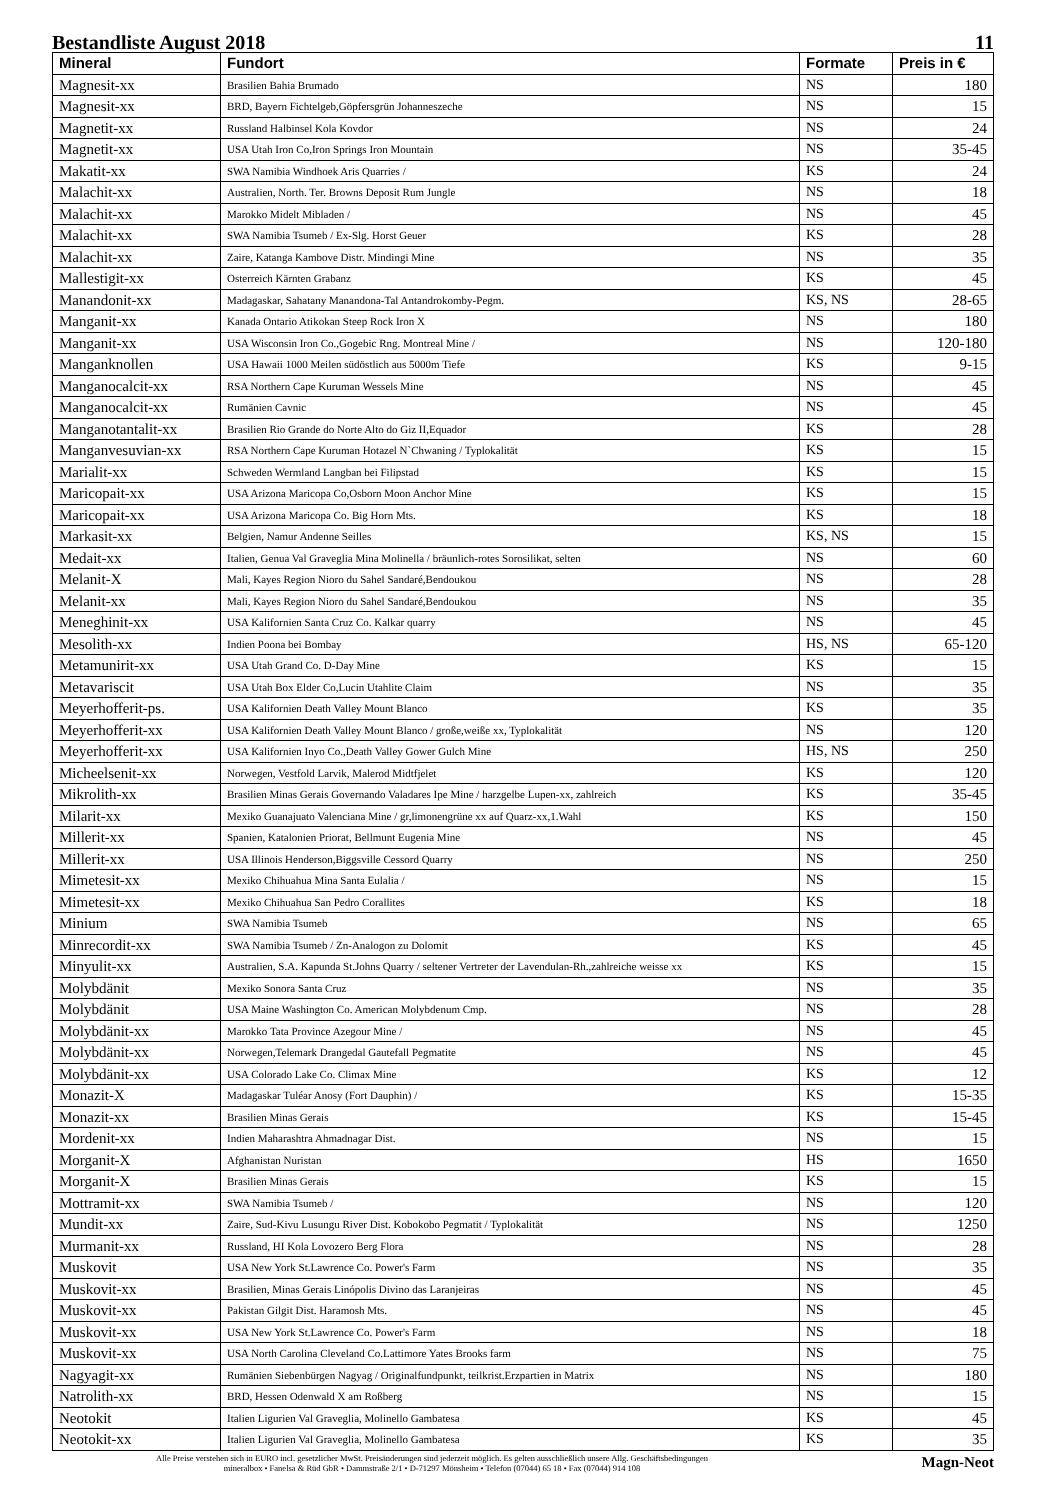Bestandliste August 2018 11
| Mineral | Fundort | Formate | Preis in € |
| --- | --- | --- | --- |
| Magnesit-xx | Brasilien Bahia Brumado | NS | 180 |
| Magnesit-xx | BRD, Bayern Fichtelgeb,Göpfersgrün Johanneszeche | NS | 15 |
| Magnetit-xx | Russland Halbinsel Kola Kovdor | NS | 24 |
| Magnetit-xx | USA Utah Iron Co,Iron Springs Iron Mountain | NS | 35-45 |
| Makatit-xx | SWA Namibia Windhoek Aris Quarries / | KS | 24 |
| Malachit-xx | Australien, North. Ter. Browns Deposit Rum Jungle | NS | 18 |
| Malachit-xx | Marokko Midelt Mibladen / | NS | 45 |
| Malachit-xx | SWA Namibia Tsumeb / Ex-Slg. Horst Geuer | KS | 28 |
| Malachit-xx | Zaire, Katanga Kambove Distr. Mindingi Mine | NS | 35 |
| Mallestigit-xx | Osterreich Kärnten Grabanz | KS | 45 |
| Manandonit-xx | Madagaskar, Sahatany Manandona-Tal Antandrokomby-Pegm. | KS, NS | 28-65 |
| Manganit-xx | Kanada Ontario Atikokan Steep Rock Iron X | NS | 180 |
| Manganit-xx | USA Wisconsin Iron Co.,Gogebic Rng. Montreal Mine / | NS | 120-180 |
| Manganknollen | USA Hawaii 1000 Meilen südöstlich aus 5000m Tiefe | KS | 9-15 |
| Manganocalcit-xx | RSA Northern Cape Kuruman Wessels Mine | NS | 45 |
| Manganocalcit-xx | Rumänien Cavnic | NS | 45 |
| Manganotantalit-xx | Brasilien Rio Grande do Norte Alto do Giz II,Equador | KS | 28 |
| Manganvesuvian-xx | RSA Northern Cape Kuruman Hotazel N`Chwaning / Typlokalität | KS | 15 |
| Marialit-xx | Schweden Wermland Langban bei Filipstad | KS | 15 |
| Maricopait-xx | USA Arizona Maricopa Co,Osborn Moon Anchor Mine | KS | 15 |
| Maricopait-xx | USA Arizona Maricopa Co. Big Horn Mts. | KS | 18 |
| Markasit-xx | Belgien, Namur Andenne Seilles | KS, NS | 15 |
| Medait-xx | Italien, Genua Val Graveglia Mina Molinella / bräunlich-rotes Sorosilikat, selten | NS | 60 |
| Melanit-X | Mali, Kayes Region Nioro du Sahel Sandaré,Bendoukou | NS | 28 |
| Melanit-xx | Mali, Kayes Region Nioro du Sahel Sandaré,Bendoukou | NS | 35 |
| Meneghinit-xx | USA Kalifornien Santa Cruz Co. Kalkar quarry | NS | 45 |
| Mesolith-xx | Indien Poona bei Bombay | HS, NS | 65-120 |
| Metamunirit-xx | USA Utah Grand Co. D-Day Mine | KS | 15 |
| Metavariscit | USA Utah Box Elder Co,Lucin Utahlite Claim | NS | 35 |
| Meyerhofferit-ps. | USA Kalifornien Death Valley Mount Blanco | KS | 35 |
| Meyerhofferit-xx | USA Kalifornien Death Valley Mount Blanco / große,weiße xx, Typlokalität | NS | 120 |
| Meyerhofferit-xx | USA Kalifornien Inyo Co.,Death Valley Gower Gulch Mine | HS, NS | 250 |
| Micheelsenit-xx | Norwegen, Vestfold Larvik, Malerod Midtfjelet | KS | 120 |
| Mikrolith-xx | Brasilien Minas Gerais Governando Valadares Ipe Mine / harzgelbe Lupen-xx, zahlreich | KS | 35-45 |
| Milarit-xx | Mexiko Guanajuato Valenciana Mine / gr,limonengrüne xx auf Quarz-xx,1.Wahl | KS | 150 |
| Millerit-xx | Spanien, Katalonien Priorat, Bellmunt Eugenia Mine | NS | 45 |
| Millerit-xx | USA Illinois Henderson,Biggsville Cessord Quarry | NS | 250 |
| Mimetesit-xx | Mexiko Chihuahua Mina Santa Eulalia / | NS | 15 |
| Mimetesit-xx | Mexiko Chihuahua San Pedro Corallites | KS | 18 |
| Minium | SWA Namibia Tsumeb | NS | 65 |
| Minrecordit-xx | SWA Namibia Tsumeb / Zn-Analogon zu Dolomit | KS | 45 |
| Minyulit-xx | Australien, S.A. Kapunda St.Johns Quarry / seltener Vertreter der Lavendulan-Rh.,zahlreiche weisse xx | KS | 15 |
| Molybdänit | Mexiko Sonora Santa Cruz | NS | 35 |
| Molybdänit | USA Maine Washington Co. American Molybdenum Cmp. | NS | 28 |
| Molybdänit-xx | Marokko Tata Province Azegour Mine / | NS | 45 |
| Molybdänit-xx | Norwegen,Telemark Drangedal Gautefall Pegmatite | NS | 45 |
| Molybdänit-xx | USA Colorado Lake Co. Climax Mine | KS | 12 |
| Monazit-X | Madagaskar Tuléar Anosy (Fort Dauphin) / | KS | 15-35 |
| Monazit-xx | Brasilien Minas Gerais | KS | 15-45 |
| Mordenit-xx | Indien Maharashtra Ahmadnagar Dist. | NS | 15 |
| Morganit-X | Afghanistan Nuristan | HS | 1650 |
| Morganit-X | Brasilien Minas Gerais | KS | 15 |
| Mottramit-xx | SWA Namibia Tsumeb / | NS | 120 |
| Mundit-xx | Zaire, Sud-Kivu Lusungu River Dist. Kobokobo Pegmatit / Typlokalität | NS | 1250 |
| Murmanit-xx | Russland, HI Kola Lovozero Berg Flora | NS | 28 |
| Muskovit | USA New York St.Lawrence Co. Power's Farm | NS | 35 |
| Muskovit-xx | Brasilien, Minas Gerais Linópolis Divino das Laranjeiras | NS | 45 |
| Muskovit-xx | Pakistan Gilgit Dist. Haramosh Mts. | NS | 45 |
| Muskovit-xx | USA New York St.Lawrence Co. Power's Farm | NS | 18 |
| Muskovit-xx | USA North Carolina Cleveland Co.Lattimore Yates Brooks farm | NS | 75 |
| Nagyagit-xx | Rumänien Siebenbürgen Nagyag / Originalfundpunkt, teilkrist.Erzpartien in Matrix | NS | 180 |
| Natrolith-xx | BRD, Hessen Odenwald X am Roßberg | NS | 15 |
| Neotokit | Italien Ligurien Val Graveglia, Molinello Gambatesa | KS | 45 |
| Neotokit-xx | Italien Ligurien Val Graveglia, Molinello Gambatesa | KS | 35 |
Alle Preise verstehen sich in EURO incl. gesetzlicher MwSt. Preisänderungen sind jederzeit möglich. Es gelten ausschließlich unsere Allg. Geschäftsbedingungen
mineralbox • Fanelsa & Rüd GbR • Dammstraße 2/1 • D-71297 Mönsheim • Telefon (07044) 65 18 • Fax (07044) 914 108
Magn-Neot